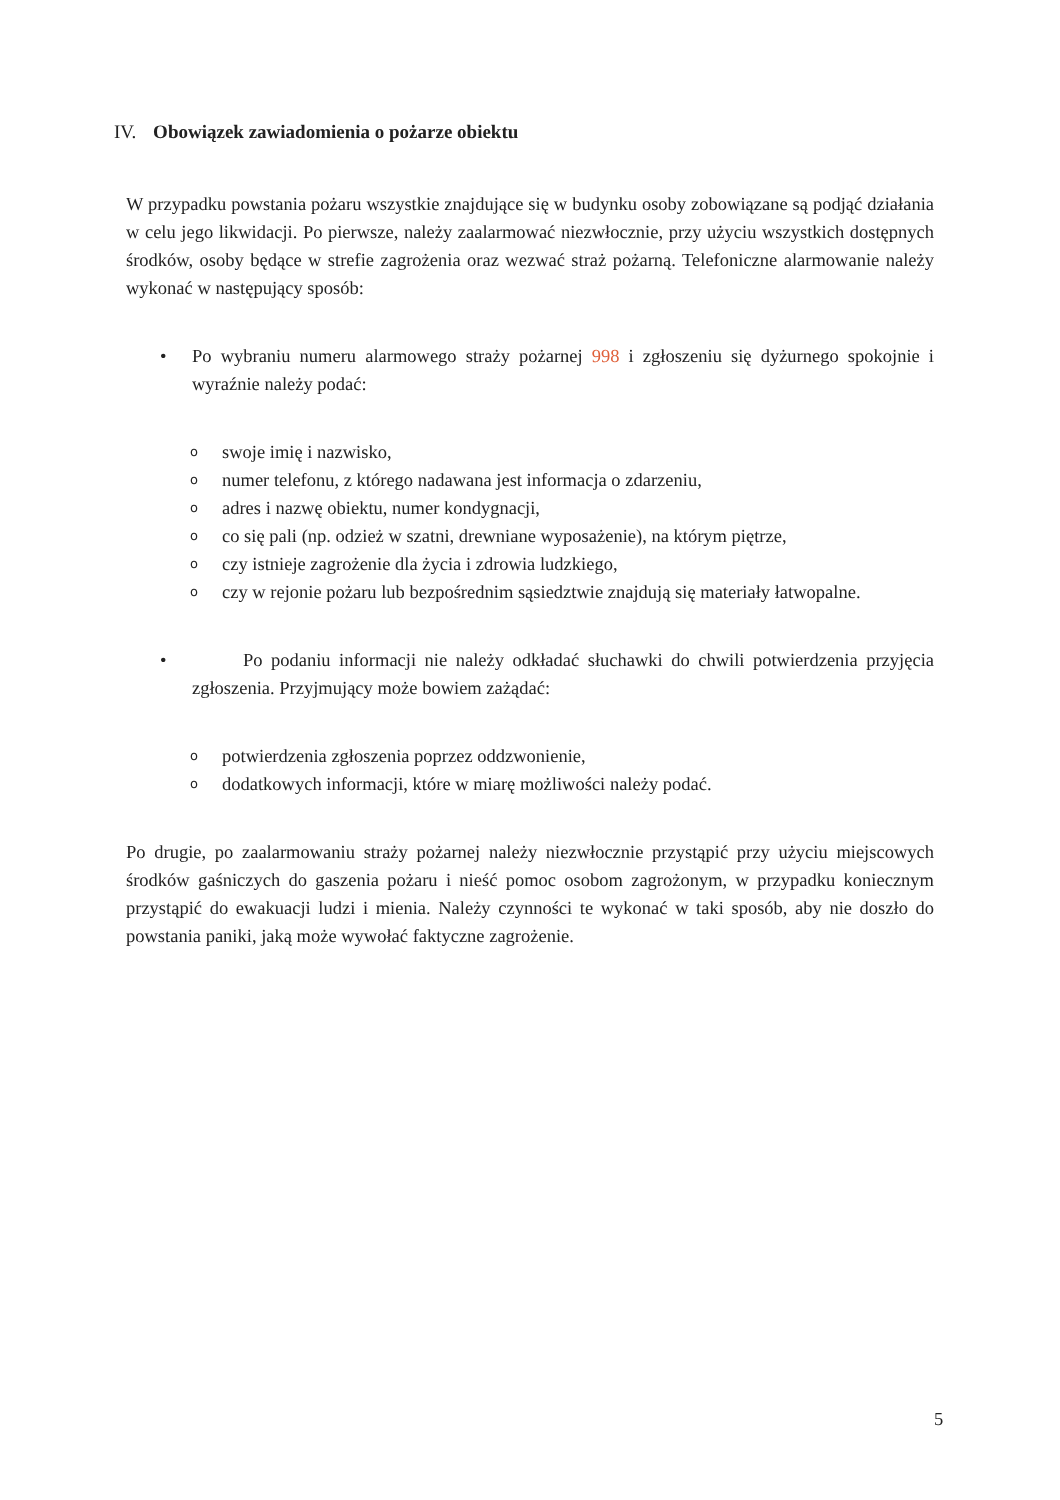IV. Obowiązek zawiadomienia o pożarze obiektu
W przypadku powstania pożaru wszystkie znajdujące się w budynku osoby zobowiązane są podjąć działania w celu jego likwidacji. Po pierwsze, należy zaalarmować niezwłocznie, przy użyciu wszystkich dostępnych środków, osoby będące w strefie zagrożenia oraz wezwać straż pożarną. Telefoniczne alarmowanie należy wykonać w następujący sposób:
• Po wybraniu numeru alarmowego straży pożarnej 998 i zgłoszeniu się dyżurnego spokojnie i wyraźnie należy podać:
oswoje imię i nazwisko,
onumer telefonu, z którego nadawana jest informacja o zdarzeniu,
oadres i nazwę obiektu, numer kondygnacji,
oco się pali (np. odzież w szatni, drewniane wyposażenie), na którym piętrze,
oczy istnieje zagrożenie dla życia i zdrowia ludzkiego,
o
czy w rejonie pożaru lub bezpośrednim sąsiedztwie znajdują się materiały łatwopalne.
• Po podaniu informacji nie należy odkładać słuchawki do chwili potwierdzenia przyjęcia zgłoszenia. Przyjmujący może bowiem zażądać:
opotwierdzenia zgłoszenia poprzez oddzwonienie,
ododatkowych informacji, które w miarę możliwości należy podać.
Po drugie, po zaalarmowaniu straży pożarnej należy niezwłocznie przystąpić przy użyciu miejscowych środków gaśniczych do gaszenia pożaru i nieść pomoc osobom zagrożonym, w przypadku koniecznym przystąpić do ewakuacji ludzi i mienia. Należy czynności te wykonać w taki sposób, aby nie doszło do powstania paniki, jaką może wywołać faktyczne zagrożenie.
5